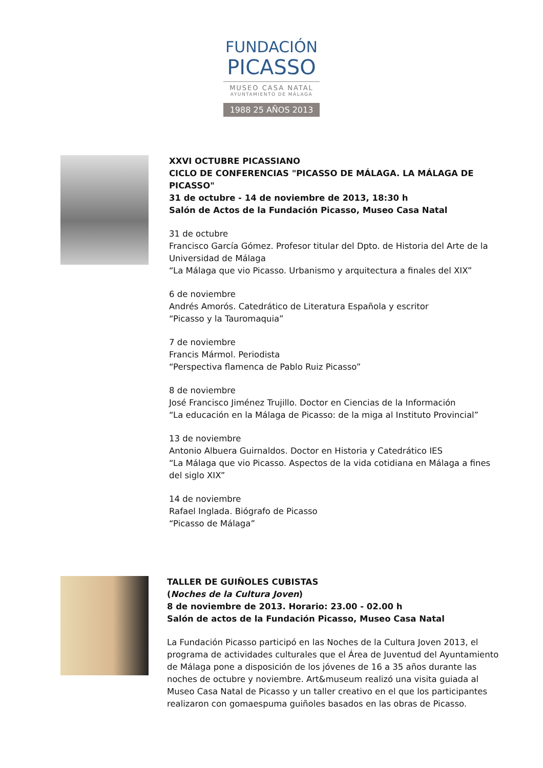FUNDACIÓN
PICASSO
MUSEO CASA NATAL
AYUNTAMIENTO DE MÁLAGA
1988 25 AÑOS 2013
XXVI OCTUBRE PICASSIANO
CICLO DE CONFERENCIAS "PICASSO DE MÁLAGA. LA MÁLAGA DE PICASSO"
31 de octubre - 14 de noviembre de 2013, 18:30 h
Salón de Actos de la Fundación Picasso, Museo Casa Natal
31 de octubre
Francisco García Gómez. Profesor titular del Dpto. de Historia del Arte de la Universidad de Málaga
“La Málaga que vio Picasso. Urbanismo y arquitectura a finales del XIX”
6 de noviembre
Andrés Amorós. Catedrático de Literatura Española y escritor
“Picasso y la Tauromaquia”
7 de noviembre
Francis Mármol. Periodista
“Perspectiva flamenca de Pablo Ruiz Picasso”
8 de noviembre
José Francisco Jiménez Trujillo. Doctor en Ciencias de la Información
“La educación en la Málaga de Picasso: de la miga al Instituto Provincial”
13 de noviembre
Antonio Albuera Guirnaldos. Doctor en Historia y Catedrático IES
“La Málaga que vio Picasso. Aspectos de la vida cotidiana en Málaga a fines del siglo XIX”
14 de noviembre
Rafael Inglada. Biógrafo de Picasso
“Picasso de Málaga”
TALLER DE GUIÑOLES CUBISTAS
(Noches de la Cultura Joven)
8 de noviembre de 2013. Horario: 23.00 - 02.00 h
Salón de actos de la Fundación Picasso, Museo Casa Natal
La Fundación Picasso participó en las Noches de la Cultura Joven 2013, el programa de actividades culturales que el Área de Juventud del Ayuntamiento de Málaga pone a disposición de los jóvenes de 16 a 35 años durante las noches de octubre y noviembre. Art&museum realizó una visita guiada al Museo Casa Natal de Picasso y un taller creativo en el que los participantes realizaron con gomaespuma guiñoles basados en las obras de Picasso.